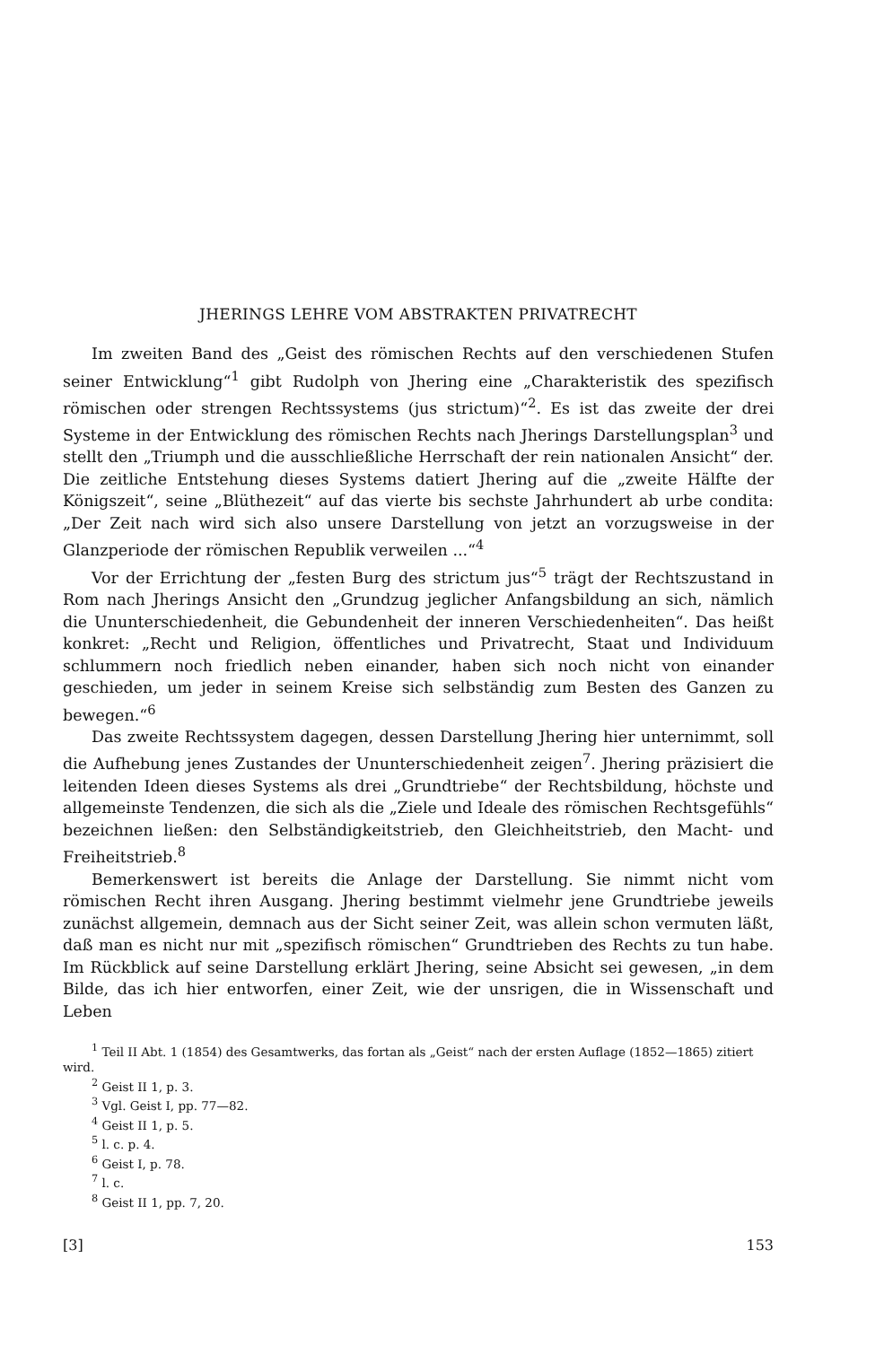JHERINGS LEHRE VOM ABSTRAKTEN PRIVATRECHT
Im zweiten Band des „Geist des römischen Rechts auf den verschiedenen Stufen seiner Entwicklung“<sup>1</sup> gibt Rudolph von Jhering eine „Charakteristik des spezifisch römischen oder strengen Rechtssystems (jus strictum)“<sup>2</sup>. Es ist das zweite der drei Systeme in der Entwicklung des römischen Rechts nach Jherings Darstellungsplan<sup>3</sup> und stellt den „Triumph und die ausschließliche Herrschaft der rein nationalen Ansicht“ der. Die zeitliche Entstehung dieses Systems datiert Jhering auf die „zweite Hälfte der Königszeit“, seine „Blüthezeit“ auf das vierte bis sechste Jahrhundert ab urbe condita: „Der Zeit nach wird sich also unsere Darstellung von jetzt an vorzugsweise in der Glanzperiode der römischen Republik verweilen ...“<sup>4</sup>
Vor der Errichtung der „festen Burg des strictum jus“<sup>5</sup> trägt der Rechtszustand in Rom nach Jherings Ansicht den „Grundzug jeglicher Anfangsbildung an sich, nämlich die Ununterschiedenheit, die Gebundenheit der inneren Verschiedenheiten“. Das heißt konkret: „Recht und Religion, öffentliches und Privatrecht, Staat und Individuum schlummern noch friedlich neben einander, haben sich noch nicht von einander geschieden, um jeder in seinem Kreise sich selbständig zum Besten des Ganzen zu bewegen.“<sup>6</sup>
Das zweite Rechtssystem dagegen, dessen Darstellung Jhering hier unternimmt, soll die Aufhebung jenes Zustandes der Ununterschiedenheit zeigen<sup>7</sup>. Jhering präzisiert die leitenden Ideen dieses Systems als drei „Grundtriebe“ der Rechtsbildung, höchste und allgemeinste Tendenzen, die sich als die „Ziele und Ideale des römischen Rechtsgefühls“ bezeichnen ließen: den Selbständigkeitstrieb, den Gleichheitstrieb, den Macht- und Freiheitstrieb.<sup>8</sup>
Bemerkenswert ist bereits die Anlage der Darstellung. Sie nimmt nicht vom römischen Recht ihren Ausgang. Jhering bestimmt vielmehr jene Grundtriebe jeweils zunächst allgemein, demnach aus der Sicht seiner Zeit, was allein schon vermuten läßt, daß man es nicht nur mit „spezifisch römischen“ Grundtrieben des Rechts zu tun habe. Im Rückblick auf seine Darstellung erklärt Jhering, seine Absicht sei gewesen, „in dem Bilde, das ich hier entworfen, einer Zeit, wie der unsrigen, die in Wissenschaft und Leben
<sup>1</sup> Teil II Abt. 1 (1854) des Gesamtwerks, das fortan als „Geist“ nach der ersten Auflage (1852—1865) zitiert wird.
<sup>2</sup> Geist II 1, p. 3.
<sup>3</sup> Vgl. Geist I, pp. 77—82.
<sup>4</sup> Geist II 1, p. 5.
<sup>5</sup> l. c. p. 4.
<sup>6</sup> Geist I, p. 78.
<sup>7</sup> l. c.
<sup>8</sup> Geist II 1, pp. 7, 20.
[3] 153